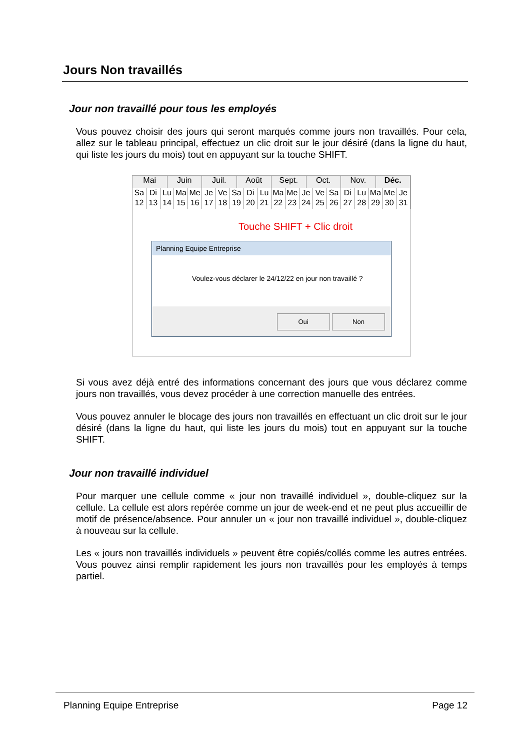Jours Non travaillés
Jour non travaillé pour tous les employés
Vous pouvez choisir des jours qui seront marqués comme jours non travaillés. Pour cela, allez sur le tableau principal, effectuez un clic droit sur le jour désiré (dans la ligne du haut, qui liste les jours du mois) tout en appuyant sur la touche SHIFT.
Mai Juin Juil. Août Sept. Oct. Nov. Déc.
Sa 12 Di 13 Lu 14 Ma 15 Me 16 Je 17 Ve 18 Sa 19 Di 20 Lu 21 Ma 22 Me 23 Je 24 Ve 25 Sa 26 Di 27 Lu 28 Ma 29 Me 30 Je 31
Touche SHIFT + Clic droit
Planning Equipe Entreprise
Voulez-vous déclarer le 24/12/22 en jour non travaillé ?
Oui Non
Si vous avez déjà entré des informations concernant des jours que vous déclarez comme jours non travaillés, vous devez procéder à une correction manuelle des entrées.
Vous pouvez annuler le blocage des jours non travaillés en effectuant un clic droit sur le jour désiré (dans la ligne du haut, qui liste les jours du mois) tout en appuyant sur la touche SHIFT.
Jour non travaillé individuel
Pour marquer une cellule comme « jour non travaillé individuel », double-cliquez sur la cellule. La cellule est alors repérée comme un jour de week-end et ne peut plus accueillir de motif de présence/absence. Pour annuler un « jour non travaillé individuel », double-cliquez à nouveau sur la cellule.
Les « jours non travaillés individuels » peuvent être copiés/collés comme les autres entrées. Vous pouvez ainsi remplir rapidement les jours non travaillés pour les employés à temps partiel.
Planning Equipe Entreprise Page 12